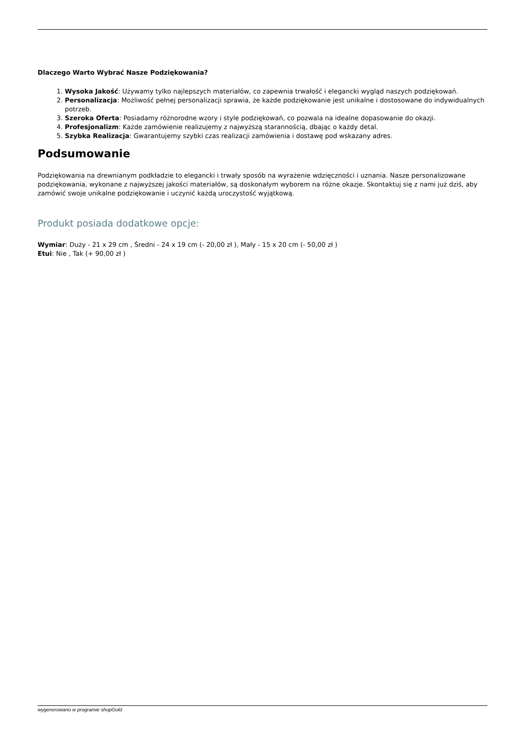Dlaczego Warto Wybrać Nasze Podziękowania?
1. Wysoka Jakość: Używamy tylko najlepszych materiałów, co zapewnia trwałość i elegancki wygląd naszych podziękowań.
2. Personalizacja: Możliwość pełnej personalizacji sprawia, że każde podziękowanie jest unikalne i dostosowane do indywidualnych potrzeb.
3. Szeroka Oferta: Posiadamy różnorodne wzory i style podziękowań, co pozwala na idealne dopasowanie do okazji.
4. Profesjonalizm: Każde zamówienie realizujemy z najwyższą starannością, dbając o każdy detal.
5. Szybka Realizacja: Gwarantujemy szybki czas realizacji zamówienia i dostawę pod wskazany adres.
Podsumowanie
Podziękowania na drewnianym podkładzie to elegancki i trwały sposób na wyrażenie wdzięczności i uznania. Nasze personalizowane podziękowania, wykonane z najwyższej jakości materiałów, są doskonałym wyborem na różne okazje. Skontaktuj się z nami już dziś, aby zamówić swoje unikalne podziękowanie i uczynić każdą uroczystość wyjątkową.
Produkt posiada dodatkowe opcje:
Wymiar: Duży - 21 x 29 cm , Średni - 24 x 19 cm (- 20,00 zł ), Mały - 15 x 20 cm (- 50,00 zł )
Etui: Nie , Tak (+ 90,00 zł )
wygenerowano w programie shopGold